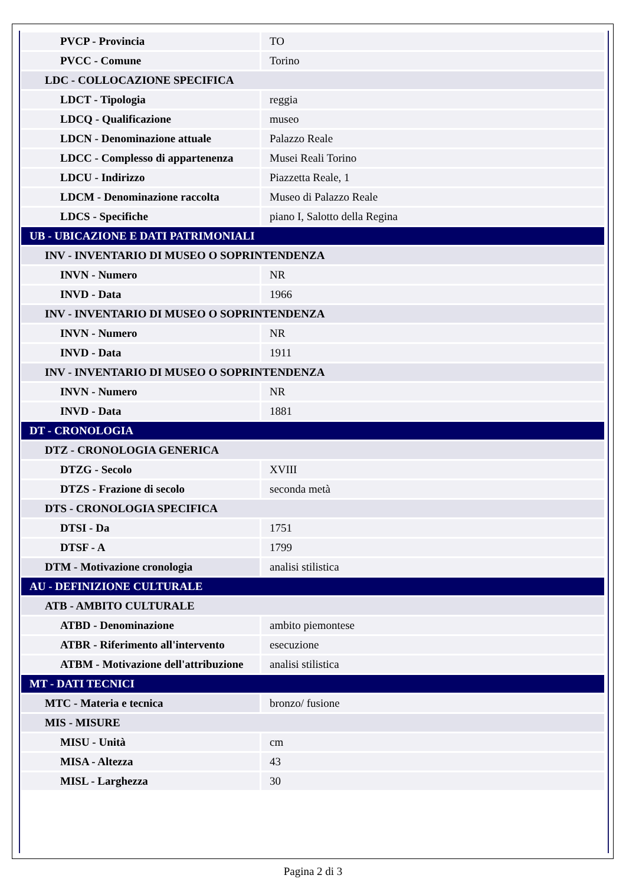| PVCP - Provincia | TO |
| PVCC - Comune | Torino |
| LDC - COLLOCAZIONE SPECIFICA | |
| LDCT - Tipologia | reggia |
| LDCQ - Qualificazione | museo |
| LDCN - Denominazione attuale | Palazzo Reale |
| LDCC - Complesso di appartenenza | Musei Reali Torino |
| LDCU - Indirizzo | Piazzetta Reale, 1 |
| LDCM - Denominazione raccolta | Museo di Palazzo Reale |
| LDCS - Specifiche | piano I, Salotto della Regina |
| UB - UBICAZIONE E DATI PATRIMONIALI | |
| INV - INVENTARIO DI MUSEO O SOPRINTENDENZA | |
| INVN - Numero | NR |
| INVD - Data | 1966 |
| INV - INVENTARIO DI MUSEO O SOPRINTENDENZA | |
| INVN - Numero | NR |
| INVD - Data | 1911 |
| INV - INVENTARIO DI MUSEO O SOPRINTENDENZA | |
| INVN - Numero | NR |
| INVD - Data | 1881 |
| DT - CRONOLOGIA | |
| DTZ - CRONOLOGIA GENERICA | |
| DTZG - Secolo | XVIII |
| DTZS - Frazione di secolo | seconda metà |
| DTS - CRONOLOGIA SPECIFICA | |
| DTSI - Da | 1751 |
| DTSF - A | 1799 |
| DTM - Motivazione cronologia | analisi stilistica |
| AU - DEFINIZIONE CULTURALE | |
| ATB - AMBITO CULTURALE | |
| ATBD - Denominazione | ambito piemontese |
| ATBR - Riferimento all'intervento | esecuzione |
| ATBM - Motivazione dell'attribuzione | analisi stilistica |
| MT - DATI TECNICI | |
| MTC - Materia e tecnica | bronzo/ fusione |
| MIS - MISURE | |
| MISU - Unità | cm |
| MISA - Altezza | 43 |
| MISL - Larghezza | 30 |
Pagina 2 di 3